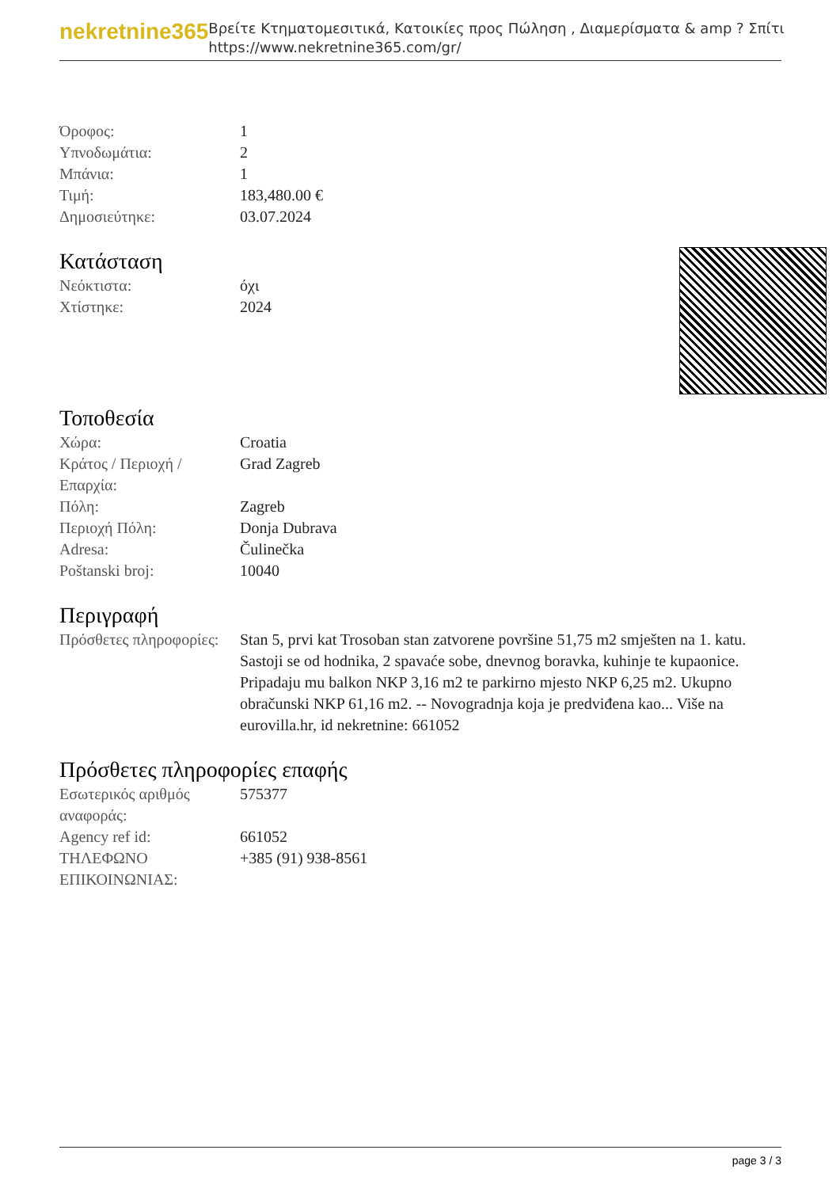nekretnine365
Βρείτε Κτηματομεσιτικά, Κατοικίες προς Πώληση , Διαμερίσματα & amp ? Σπίτι
https://www.nekretnine365.com/gr/
| Όροφος: | 1 |
| Υπνοδωμάτια: | 2 |
| Μπάνια: | 1 |
| Τιμή: | 183,480.00 € |
| Δημοσιεύτηκε: | 03.07.2024 |
Κατάσταση
| Νεόκτιστα: | όχι |
| Χτίστηκε: | 2024 |
Τοποθεσία
| Χώρα: | Croatia |
| Κράτος / Περιοχή / Επαρχία: | Grad Zagreb |
| Πόλη: | Zagreb |
| Περιοχή Πόλη: | Donja Dubrava |
| Adresa: | Čulinečka |
| Poštanski broj: | 10040 |
Περιγραφή
| Πρόσθετες πληροφορίες: | Stan 5, prvi kat Trosoban stan zatvorene površine 51,75 m2 smješten na 1. katu. Sastoji se od hodnika, 2 spavaće sobe, dnevnog boravka, kuhinje te kupaonice. Pripadaju mu balkon NKP 3,16 m2 te parkirno mjesto NKP 6,25 m2. Ukupno obračunski NKP 61,16 m2. -- Novogradnja koja je predviđena kao... Više na eurovilla.hr, id nekretnine: 661052 |
Πρόσθετες πληροφορίες επαφής
| Εσωτερικός αριθμός αναφοράς: | 575377 |
| Agency ref id: | 661052 |
| ΤΗΛΕΦΩΝΟ ΕΠΙΚΟΙΝΩΝΙΑΣ: | +385 (91) 938-8561 |
page 3 / 3